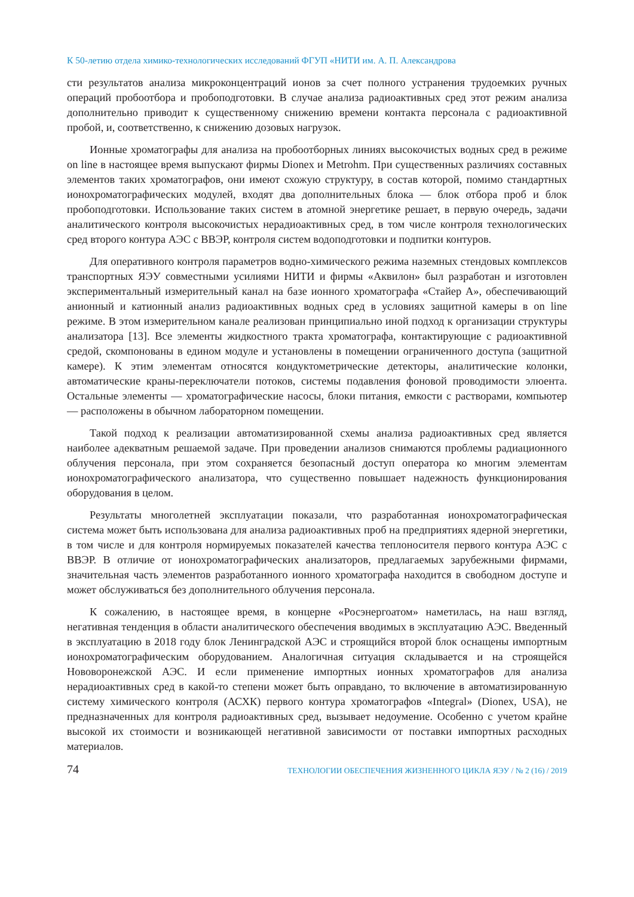К 50-летию отдела химико-технологических исследований ФГУП «НИТИ им. А. П. Александрова
сти результатов анализа микроконцентраций ионов за счет полного устранения трудоемких ручных операций пробоотбора и пробоподготовки. В случае анализа радиоактивных сред этот режим анализа дополнительно приводит к существенному снижению времени контакта персонала с радиоактивной пробой, и, соответственно, к снижению дозовых нагрузок.
Ионные хроматографы для анализа на пробоотборных линиях высокочистых водных сред в режиме on line в настоящее время выпускают фирмы Dionex и Metrohm. При существенных различиях составных элементов таких хроматографов, они имеют схожую структуру, в состав которой, помимо стандартных ионохроматографических модулей, входят два дополнительных блока — блок отбора проб и блок пробоподготовки. Использование таких систем в атомной энергетике решает, в первую очередь, задачи аналитического контроля высокочистых нерадиоактивных сред, в том числе контроля технологических сред второго контура АЭС с ВВЭР, контроля систем водоподготовки и подпитки контуров.
Для оперативного контроля параметров водно-химического режима наземных стендовых комплексов транспортных ЯЭУ совместными усилиями НИТИ и фирмы «Аквилон» был разработан и изготовлен экспериментальный измерительный канал на базе ионного хроматографа «Стайер А», обеспечивающий анионный и катионный анализ радиоактивных водных сред в условиях защитной камеры в on line режиме. В этом измерительном канале реализован принципиально иной подход к организации структуры анализатора [13]. Все элементы жидкостного тракта хроматографа, контактирующие с радиоактивной средой, скомпонованы в едином модуле и установлены в помещении ограниченного доступа (защитной камере). К этим элементам относятся кондуктометрические детекторы, аналитические колонки, автоматические краны-переключатели потоков, системы подавления фоновой проводимости элюента. Остальные элементы — хроматографические насосы, блоки питания, емкости с растворами, компьютер — расположены в обычном лабораторном помещении.
Такой подход к реализации автоматизированной схемы анализа радиоактивных сред является наиболее адекватным решаемой задаче. При проведении анализов снимаются проблемы радиационного облучения персонала, при этом сохраняется безопасный доступ оператора ко многим элементам ионохроматографического анализатора, что существенно повышает надежность функционирования оборудования в целом.
Результаты многолетней эксплуатации показали, что разработанная ионохроматографическая система может быть использована для анализа радиоактивных проб на предприятиях ядерной энергетики, в том числе и для контроля нормируемых показателей качества теплоносителя первого контура АЭС с ВВЭР. В отличие от ионохроматографических анализаторов, предлагаемых зарубежными фирмами, значительная часть элементов разработанного ионного хроматографа находится в свободном доступе и может обслуживаться без дополнительного облучения персонала.
К сожалению, в настоящее время, в концерне «Росэнергоатом» наметилась, на наш взгляд, негативная тенденция в области аналитического обеспечения вводимых в эксплуатацию АЭС. Введенный в эксплуатацию в 2018 году блок Ленинградской АЭС и строящийся второй блок оснащены импортным ионохроматографическим оборудованием. Аналогичная ситуация складывается и на строящейся Нововоронежской АЭС. И если применение импортных ионных хроматографов для анализа нерадиоактивных сред в какой-то степени может быть оправдано, то включение в автоматизированную систему химического контроля (АСХК) первого контура хроматографов «Integral» (Dionex, USA), не предназначенных для контроля радиоактивных сред, вызывает недоумение. Особенно с учетом крайне высокой их стоимости и возникающей негативной зависимости от поставки импортных расходных материалов.
74 ТЕХНОЛОГИИ ОБЕСПЕЧЕНИЯ ЖИЗНЕННОГО ЦИКЛА ЯЭУ / № 2 (16) / 2019